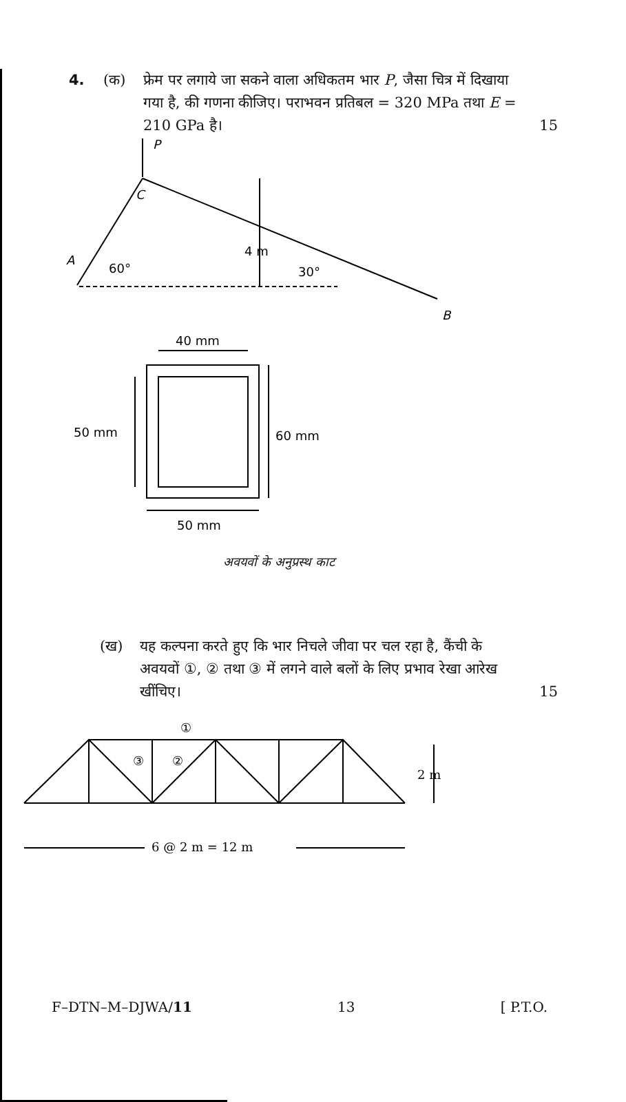4. (क) फ्रेम पर लगाये जा सकने वाला अधिकतम भार P, जैसा चित्र में दिखाया गया है, की गणना कीजिए। पराभवन प्रतिबल = 320 MPa तथा E = 210 GPa है।
15
P
C
A
60°
4 m
30°
B
40 mm
50 mm
60 mm
50 mm
अवयवों के अनुप्रस्थ काट
(ख) यह कल्पना करते हुए कि भार निचले जीवा पर चल रहा है, कैंची के अवयवों ①, ② तथा ③ में लगने वाले बलों के लिए प्रभाव रेखा आरेख खींचिए।
15
①
③
②
2 m
6 @ 2 m = 12 m
F–DTN–M–DJWA/11 13 [ P.T.O.